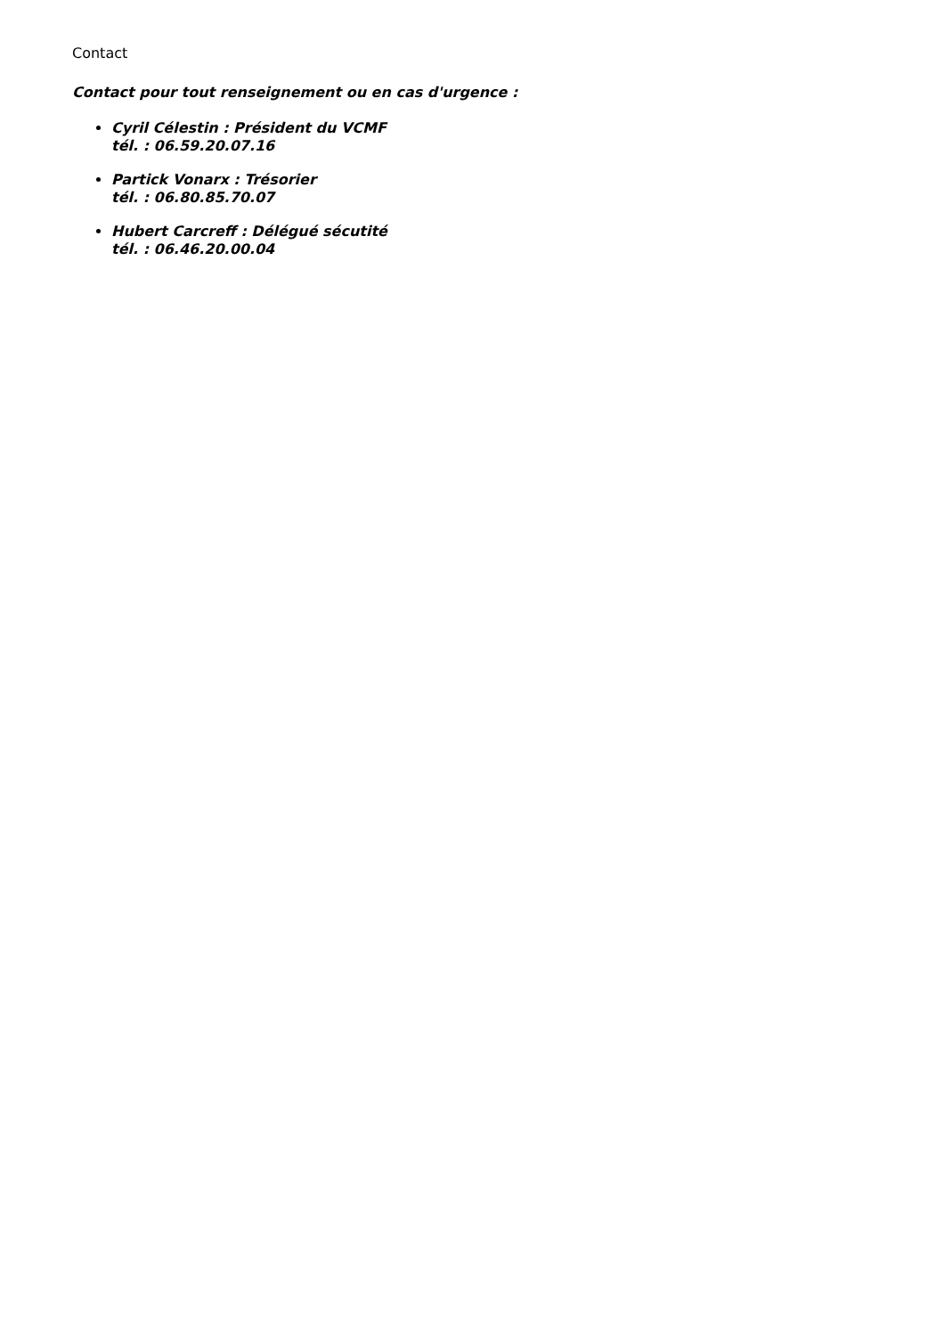Contact
Contact pour tout renseignement ou en cas d'urgence :
Cyril Célestin : Président du VCMF
tél. : 06.59.20.07.16
Partick Vonarx : Trésorier
tél. : 06.80.85.70.07
Hubert Carcreff : Délégué sécutité
tél. : 06.46.20.00.04